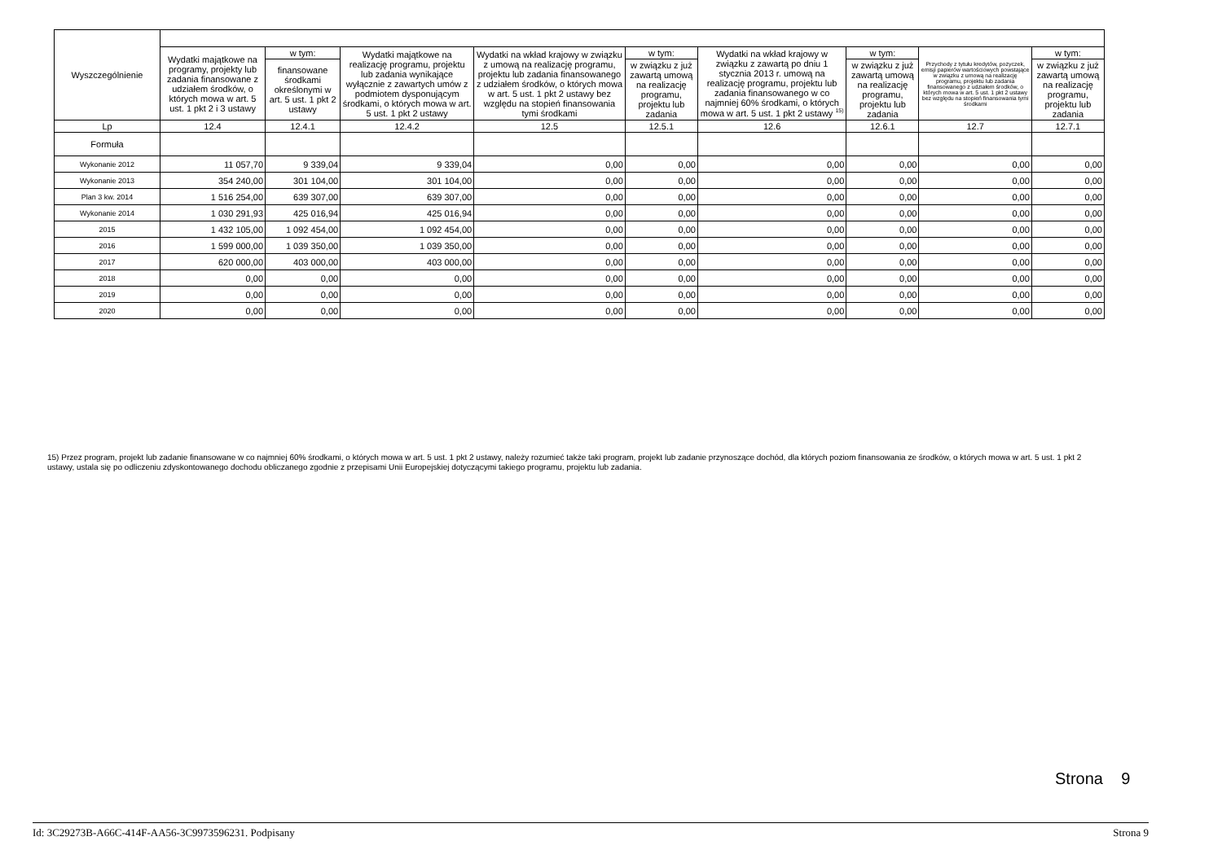| Wyszczególnienie | | | | | | | | | |
| --- | --- | --- | --- | --- | --- | --- | --- | --- | --- |
| | Wydatki majątkowe na programy, projekty lub zadania finansowane z udziałem środków, o których mowa w art. 5 ust. 1 pkt 2 i 3 ustawy | w tym: | Wydatki majątkowe na realizację programu, projektu lub zadania wynikające wyłącznie z zawartych umów z podmiotem dysponującym środkami, o których mowa w art. 5 ust. 1 pkt 2 ustawy | Wydatki na wkład krajowy w związku z umową na realizację programu, projektu lub zadania finansowanego z udziałem środków, o których mowa w art. 5 ust. 1 pkt 2 ustawy bez względu na stopień finansowania tymi środkami | w tym: | Wydatki na wkład krajowy w związku z zawartą po dniu 1 stycznia 2013 r. umową na realizację programu, projektu lub zadania finansowanego w co najmniej 60% środkami, o których mowa w art. 5 ust. 1 pkt 2 ustawy <sup>15)</sup> | w tym: | Przychody z tytułu kredytów, pożyczek, emisji papierów wartościowych powstające w związku z umową na realizację programu, projektu lub zadania finansowanego z udziałem środków, o których mowa w art. 5 ust. 1 pkt 2 ustawy bez względu na stopień finansowania tymi środkami | w tym: |
| | | finansowane środkami określonymi w art. 5 ust. 1 pkt 2 ustawy | | | w związku z już zawartą umową na realizację programu, projektu lub zadania | | w związku z już zawartą umową na realizację programu, projektu lub zadania | | w związku z już zawartą umową na realizację programu, projektu lub zadania |
| Lp | 12.4 | 12.4.1 | 12.4.2 | 12.5 | 12.5.1 | 12.6 | 12.6.1 | 12.7 | 12.7.1 |
| Formuła | | | | | | | | | |
| Wykonanie 2012 | 11 057,70 | 9 339,04 | 9 339,04 | 0,00 | 0,00 | 0,00 | 0,00 | 0,00 | 0,00 |
| Wykonanie 2013 | 354 240,00 | 301 104,00 | 301 104,00 | 0,00 | 0,00 | 0,00 | 0,00 | 0,00 | 0,00 |
| Plan 3 kw. 2014 | 1 516 254,00 | 639 307,00 | 639 307,00 | 0,00 | 0,00 | 0,00 | 0,00 | 0,00 | 0,00 |
| Wykonanie 2014 | 1 030 291,93 | 425 016,94 | 425 016,94 | 0,00 | 0,00 | 0,00 | 0,00 | 0,00 | 0,00 |
| 2015 | 1 432 105,00 | 1 092 454,00 | 1 092 454,00 | 0,00 | 0,00 | 0,00 | 0,00 | 0,00 | 0,00 |
| 2016 | 1 599 000,00 | 1 039 350,00 | 1 039 350,00 | 0,00 | 0,00 | 0,00 | 0,00 | 0,00 | 0,00 |
| 2017 | 620 000,00 | 403 000,00 | 403 000,00 | 0,00 | 0,00 | 0,00 | 0,00 | 0,00 | 0,00 |
| 2018 | 0,00 | 0,00 | 0,00 | 0,00 | 0,00 | 0,00 | 0,00 | 0,00 | 0,00 |
| 2019 | 0,00 | 0,00 | 0,00 | 0,00 | 0,00 | 0,00 | 0,00 | 0,00 | 0,00 |
| 2020 | 0,00 | 0,00 | 0,00 | 0,00 | 0,00 | 0,00 | 0,00 | 0,00 | 0,00 |
15) Przez program, projekt lub zadanie finansowane w co najmniej 60% środkami, o których mowa w art. 5 ust. 1 pkt 2 ustawy, należy rozumieć także taki program, projekt lub zadanie przynoszące dochód, dla których poziom finansowania ze środków, o których mowa w art. 5 ust. 1 pkt 2 ustawy, ustala się po odliczeniu zdyskontowanego dochodu obliczanego zgodnie z przepisami Unii Europejskiej dotyczącymi takiego programu, projektu lub zadania.
Strona 9
Id: 3C29273B-A66C-414F-AA56-3C9973596231. Podpisany Strona 9